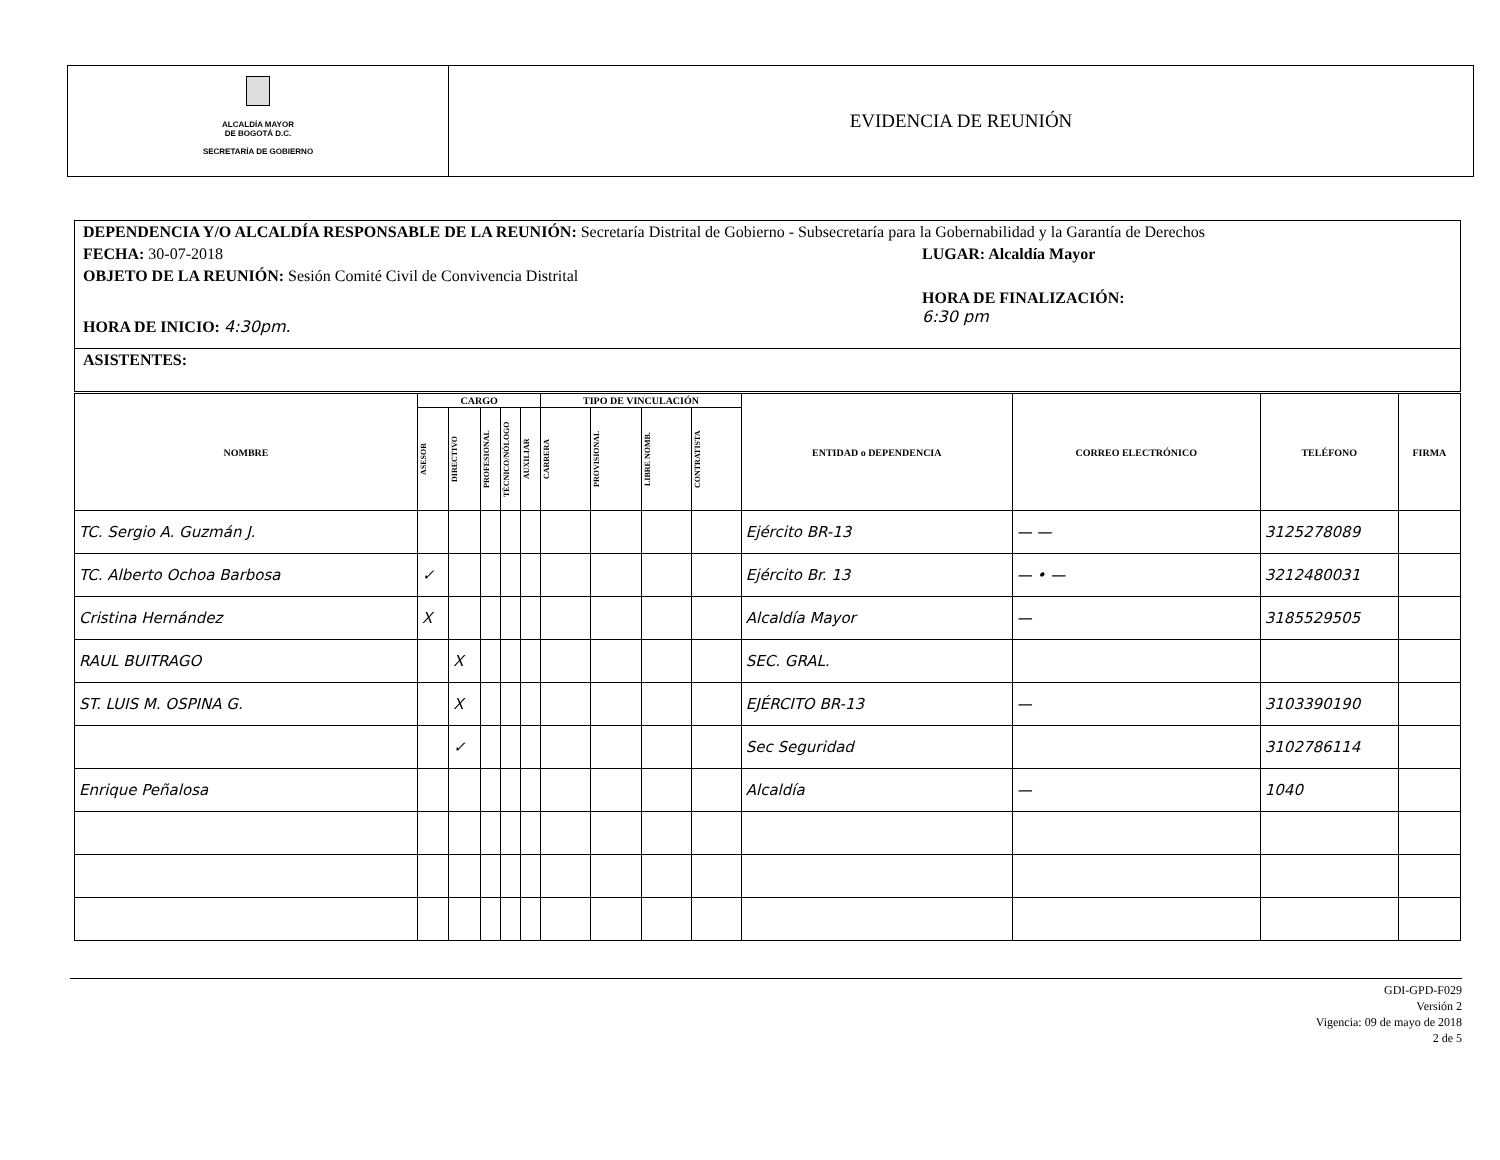ALCALDÍA MAYOR
DE BOGOTÁ D.C.
SECRETARÍA DE GOBIERNO
EVIDENCIA DE REUNIÓN
DEPENDENCIA Y/O ALCALDÍA RESPONSABLE DE LA REUNIÓN: Secretaría Distrital de Gobierno - Subsecretaría para la Gobernabilidad y la Garantía de Derechos
FECHA: 30-07-2018 LUGAR: Alcaldía Mayor
OBJETO DE LA REUNIÓN: Sesión Comité Civil de Convivencia Distrital
HORA DE INICIO: 4:30pm. HORA DE FINALIZACIÓN:
6:30 pm
ASISTENTES:
| NOMBRE | CARGO | | | | | TIPO DE VINCULACIÓN | | | | ENTIDAD o DEPENDENCIA | CORREO ELECTRÓNICO | TELÉFONO | FIRMA |
| --- | --- | --- | --- | --- | --- | --- | --- | --- | --- | --- | --- | --- | --- |
| | ASESOR | DIRECTIVO | PROFESIONAL | TÉCNICO/NÓLOGO | AUXILIAR | CARRERA | PROVISIONAL | LIBRE NOMB. | CONTRATISTA | | | | |
| TC. Sergio A. Guzmán J. | | | | | | | | | | Ejército BR-13 | — — | 3125278089 | |
| TC. Alberto Ochoa Barbosa | ✓ | | | | | | | | | Ejército Br. 13 | — • — | 3212480031 | |
| Cristina Hernández | X | | | | | | | | | Alcaldía Mayor | — | 3185529505 | |
| RAUL BUITRAGO | | X | | | | | | | | SEC. GRAL. | | | |
| ST. LUIS M. OSPINA G. | | X | | | | | | | | EJÉRCITO BR-13 | — | 3103390190 | |
| | | ✓ | | | | | | | | Sec Seguridad | | 3102786114 | |
| Enrique Peñalosa | | | | | | | | | | Alcaldía | — | 1040 | |
GDI-GPD-F029
Versión 2
Vigencia: 09 de mayo de 2018
2 de 5